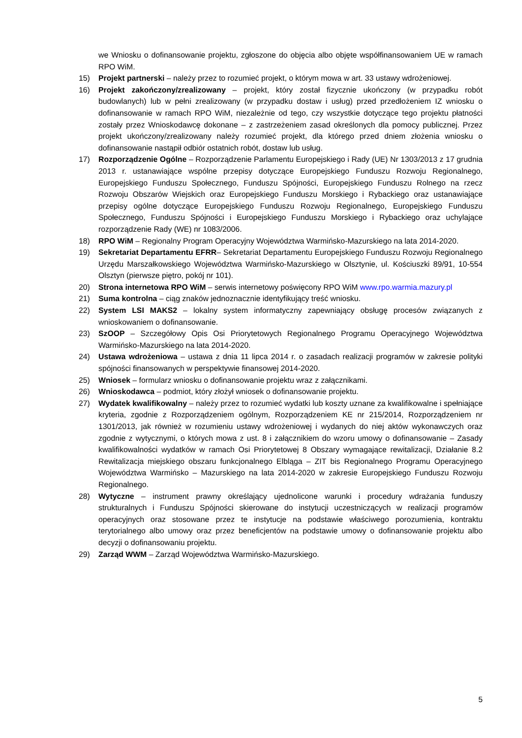we Wniosku o dofinansowanie projektu, zgłoszone do objęcia albo objęte współfinansowaniem UE w ramach RPO WiM.
15) Projekt partnerski – należy przez to rozumieć projekt, o którym mowa w art. 33 ustawy wdrożeniowej.
16) Projekt zakończony/zrealizowany – projekt, który został fizycznie ukończony (w przypadku robót budowlanych) lub w pełni zrealizowany (w przypadku dostaw i usług) przed przedłożeniem IZ wniosku o dofinansowanie w ramach RPO WiM, niezależnie od tego, czy wszystkie dotyczące tego projektu płatności zostały przez Wnioskodawcę dokonane – z zastrzeżeniem zasad określonych dla pomocy publicznej. Przez projekt ukończony/zrealizowany należy rozumieć projekt, dla którego przed dniem złożenia wniosku o dofinansowanie nastąpił odbiór ostatnich robót, dostaw lub usług.
17) Rozporządzenie Ogólne – Rozporządzenie Parlamentu Europejskiego i Rady (UE) Nr 1303/2013 z 17 grudnia 2013 r. ustanawiające wspólne przepisy dotyczące Europejskiego Funduszu Rozwoju Regionalnego, Europejskiego Funduszu Społecznego, Funduszu Spójności, Europejskiego Funduszu Rolnego na rzecz Rozwoju Obszarów Wiejskich oraz Europejskiego Funduszu Morskiego i Rybackiego oraz ustanawiające przepisy ogólne dotyczące Europejskiego Funduszu Rozwoju Regionalnego, Europejskiego Funduszu Społecznego, Funduszu Spójności i Europejskiego Funduszu Morskiego i Rybackiego oraz uchylające rozporządzenie Rady (WE) nr 1083/2006.
18) RPO WiM – Regionalny Program Operacyjny Województwa Warmińsko-Mazurskiego na lata 2014-2020.
19) Sekretariat Departamentu EFRR– Sekretariat Departamentu Europejskiego Funduszu Rozwoju Regionalnego Urzędu Marszałkowskiego Województwa Warmińsko-Mazurskiego w Olsztynie, ul. Kościuszki 89/91, 10-554 Olsztyn (pierwsze piętro, pokój nr 101).
20) Strona internetowa RPO WiM – serwis internetowy poświęcony RPO WiM www.rpo.warmia.mazury.pl
21) Suma kontrolna – ciąg znaków jednoznacznie identyfikujący treść wniosku.
22) System LSI MAKS2 – lokalny system informatyczny zapewniający obsługę procesów związanych z wnioskowaniem o dofinansowanie.
23) SzOOP – Szczegółowy Opis Osi Priorytetowych Regionalnego Programu Operacyjnego Województwa Warmińsko-Mazurskiego na lata 2014-2020.
24) Ustawa wdrożeniowa – ustawa z dnia 11 lipca 2014 r. o zasadach realizacji programów w zakresie polityki spójności finansowanych w perspektywie finansowej 2014-2020.
25) Wniosek – formularz wniosku o dofinansowanie projektu wraz z załącznikami.
26) Wnioskodawca – podmiot, który złożył wniosek o dofinansowanie projektu.
27) Wydatek kwalifikowalny – należy przez to rozumieć wydatki lub koszty uznane za kwalifikowalne i spełniające kryteria, zgodnie z Rozporządzeniem ogólnym, Rozporządzeniem KE nr 215/2014, Rozporządzeniem nr 1301/2013, jak również w rozumieniu ustawy wdrożeniowej i wydanych do niej aktów wykonawczych oraz zgodnie z wytycznymi, o których mowa z ust. 8 i załącznikiem do wzoru umowy o dofinansowanie – Zasady kwalifikowalności wydatków w ramach Osi Priorytetowej 8 Obszary wymagające rewitalizacji, Działanie 8.2 Rewitalizacja miejskiego obszaru funkcjonalnego Elbląga – ZIT bis Regionalnego Programu Operacyjnego Województwa Warmińsko – Mazurskiego na lata 2014-2020 w zakresie Europejskiego Funduszu Rozwoju Regionalnego.
28) Wytyczne – instrument prawny określający ujednolicone warunki i procedury wdrażania funduszy strukturalnych i Funduszu Spójności skierowane do instytucji uczestniczących w realizacji programów operacyjnych oraz stosowane przez te instytucje na podstawie właściwego porozumienia, kontraktu terytorialnego albo umowy oraz przez beneficjentów na podstawie umowy o dofinansowanie projektu albo decyzji o dofinansowaniu projektu.
29) Zarząd WWM – Zarząd Województwa Warmińsko-Mazurskiego.
5